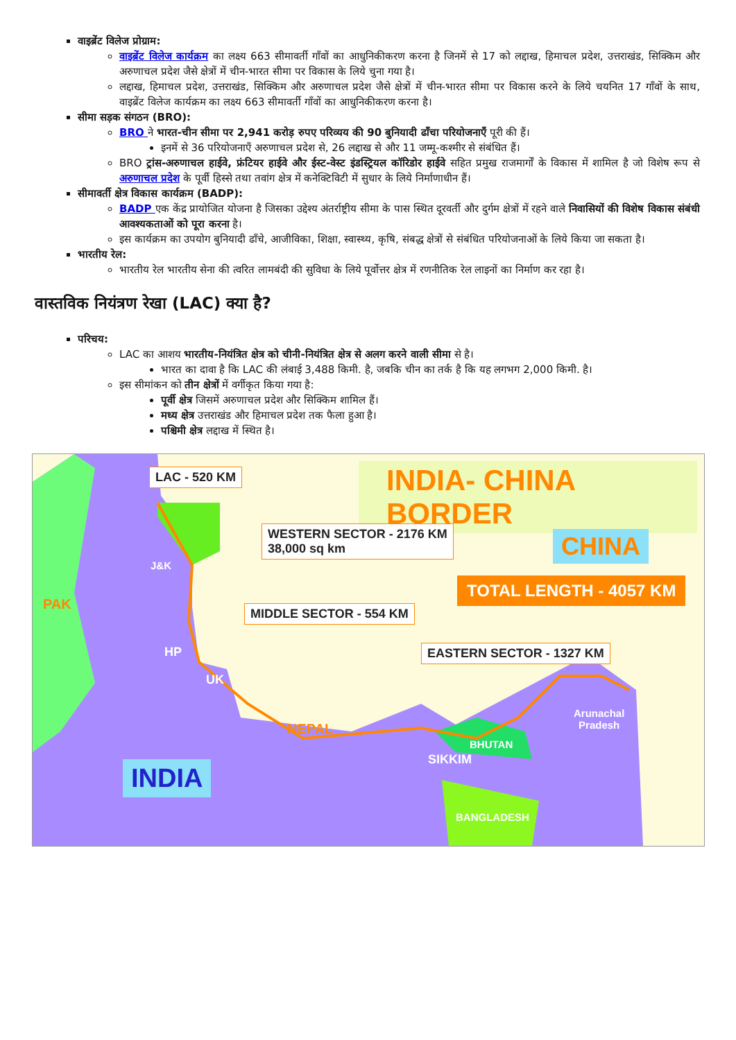वाइब्रेंट विलेज प्रोग्राम:
वाइब्रेंट विलेज कार्यक्रम का लक्ष्य 663 सीमावर्ती गाँवों का आधुनिकीकरण करना है जिनमें से 17 को लद्दाख, हिमाचल प्रदेश, उत्तराखंड, सिक्किम और अरुणाचल प्रदेश जैसे क्षेत्रों में चीन-भारत सीमा पर विकास के लिये चुना गया है।
लद्दाख, हिमाचल प्रदेश, उत्तराखंड, सिक्किम और अरुणाचल प्रदेश जैसे क्षेत्रों में चीन-भारत सीमा पर विकास करने के लिये चयनित 17 गाँवों के साथ, वाइब्रेंट विलेज कार्यक्रम का लक्ष्य 663 सीमावर्ती गाँवों का आधुनिकीकरण करना है।
सीमा सड़क संगठन (BRO):
BRO ने भारत-चीन सीमा पर 2,941 करोड़ रुपए परिव्यय की 90 बुनियादी ढाँचा परियोजनाएँ पूरी की हैं।
इनमें से 36 परियोजनाएँ अरुणाचल प्रदेश से, 26 लद्दाख से और 11 जम्मू-कश्मीर से संबंधित हैं।
BRO ट्रांस-अरुणाचल हाईवे, फ्रंटियर हाईवे और ईस्ट-वेस्ट इंडस्ट्रियल कॉरिडोर हाईवे सहित प्रमुख राजमार्गों के विकास में शामिल है जो विशेष रूप से अरुणाचल प्रदेश के पूर्वी हिस्से तथा तवांग क्षेत्र में कनेक्टिविटी में सुधार के लिये निर्माणाधीन हैं।
सीमावर्ती क्षेत्र विकास कार्यक्रम (BADP):
BADP एक केंद्र प्रायोजित योजना है जिसका उद्देश्य अंतर्राष्ट्रीय सीमा के पास स्थित दूरवर्ती और दुर्गम क्षेत्रों में रहने वाले निवासियों की विशेष विकास संबंधी आवश्यकताओं को पूरा करना है।
इस कार्यक्रम का उपयोग बुनियादी ढाँचे, आजीविका, शिक्षा, स्वास्थ्य, कृषि, संबद्ध क्षेत्रों से संबंधित परियोजनाओं के लिये किया जा सकता है।
भारतीय रेल:
भारतीय रेल भारतीय सेना की त्वरित लामबंदी की सुविधा के लिये पूर्वोत्तर क्षेत्र में रणनीतिक रेल लाइनों का निर्माण कर रहा है।
वास्तविक नियंत्रण रेखा (LAC) क्या है?
परिचय:
LAC का आशय भारतीय-नियंत्रित क्षेत्र को चीनी-नियंत्रित क्षेत्र से अलग करने वाली सीमा से है।
भारत का दावा है कि LAC की लंबाई 3,488 किमी. है, जबकि चीन का तर्क है कि यह लगभग 2,000 किमी. है।
इस सीमांकन को तीन क्षेत्रों में वर्गीकृत किया गया है:
पूर्वी क्षेत्र जिसमें अरुणाचल प्रदेश और सिक्किम शामिल हैं।
मध्य क्षेत्र उत्तराखंड और हिमाचल प्रदेश तक फैला हुआ है।
पश्चिमी क्षेत्र लद्दाख में स्थित है।
LAC - 520 KM INDIA- CHINA BORDER
WESTERN SECTOR - 2176 KM
38,000 sq km CHINA
TOTAL LENGTH - 4057 KM
J&K
PAK MIDDLE SECTOR - 554 KM
HP
UK
EASTERN SECTOR - 1327 KM
NEPAL
Arunachal
Pradesh
BHUTAN
SIKKIM INDIA
BANGLADESH